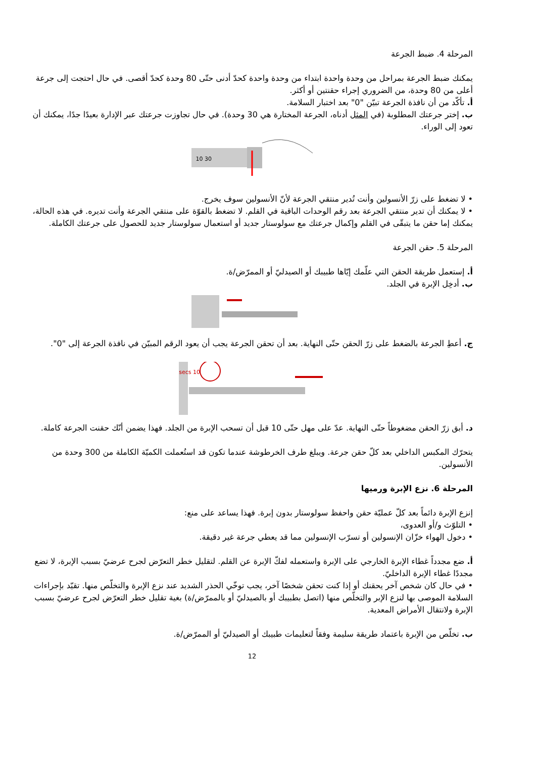المرحلة 4. ضبط الجرعة
يمكنك ضبط الجرعة بمراحل من وحدة واحدة ابتداء من وحدة واحدة كحدّ أدنى حتّى 80 وحدة كحدّ أقصى. في حال احتجت إلى جرعة أعلى من 80 وحدة، من الضروري إجراء حقنتين أو أكثر.
أ. تأكّد من أن نافذة الجرعة تبيّن "0" بعد اختبار السلامة.
ب. إختر جرعتك المطلوبة (في المثل أدناه، الجرعة المختارة هي 30 وحدة). في حال تجاوزت جرعتك عبر الإدارة بعيدًا جدًا، يمكنك أن تعود إلى الوراء.
30 10
• لا تضغط على زرّ الأنسولين وأنت تُدير منتقي الجرعة لأنّ الأنسولين سوف يخرج.
• لا يمكنك أن تدير منتقي الجرعة بعد رقم الوحدات الباقية في القلم. لا تضغط بالقوّة على منتقي الجرعة وأنت تديره. في هذه الحالة، يمكنك إما حقن ما يتبقّى في القلم وإكمال جرعتك مع سولوستار جديد أو استعمال سولوستار جديد للحصول على جرعتك الكاملة.
المرحلة 5. حقن الجرعة
أ. إستعمل طريقة الحقن التي علّمك إيّاها طبيبك أو الصيدليّ أو الممرّض/ة.
ب. أدخِل الإبرة في الجلد.
ج. أعطِ الجرعة بالضغط على زرّ الحقن حتّى النهاية. بعد أن تحقن الجرعة يجب أن يعود الرقم المبيّن في نافذة الجرعة إلى "0".
10 secs
د. أبق زرّ الحقن مضغوطاً حتّى النهاية. عدّ على مهل حتّى 10 قبل أن تسحب الإبرة من الجلد. فهذا يضمن أنّك حقنت الجرعة كاملة.
يتحرّك المكبس الداخلي بعد كلّ حقن جرعة. ويبلغ طرف الخرطوشة عندما تكون قد استُعملت الكميّة الكاملة من 300 وحدة من الأنسولين.
المرحلة 6. نزع الإبرة ورميها
إنزع الإبرة دائماً بعد كلّ عمليّة حقن واحفظ سولوستار بدون إبرة. فهذا يساعد على منع:
• التلوّث و/أو العدوى،
• دخول الهواء خزّان الإنسولين أو تسرّب الإنسولين مما قد يعطي جرعة غير دقيقة.
أ. ضع مجدداً غطاء الإبرة الخارجي على الإبرة واستعمله لفكّ الإبرة عن القلم. لتقليل خطر التعرّض لجرح عرضيّ بسبب الإبرة، لا تضع مجددًا غطاء الإبرة الداخليّ.
• في حال كان شخص آخر يحقنك أو إذا كنت تحقن شخصًا آخر، يجب توخّي الحذر الشديد عند نزع الإبرة والتخلّص منها. تقيّد بإجراءات السلامة الموصى بها لنزع الإبر والتخلّص منها (اتصل بطبيبك أو بالصيدليّ أو بالممرّض/ة) بغية تقليل خطر التعرّض لجرح عرضيّ بسبب الإبرة ولانتقال الأمراض المعدية.
ب. تخلّص من الإبرة باعتماد طريقة سليمة وفقاً لتعليمات طبيبك أو الصيدليّ أو الممرّض/ة.
12